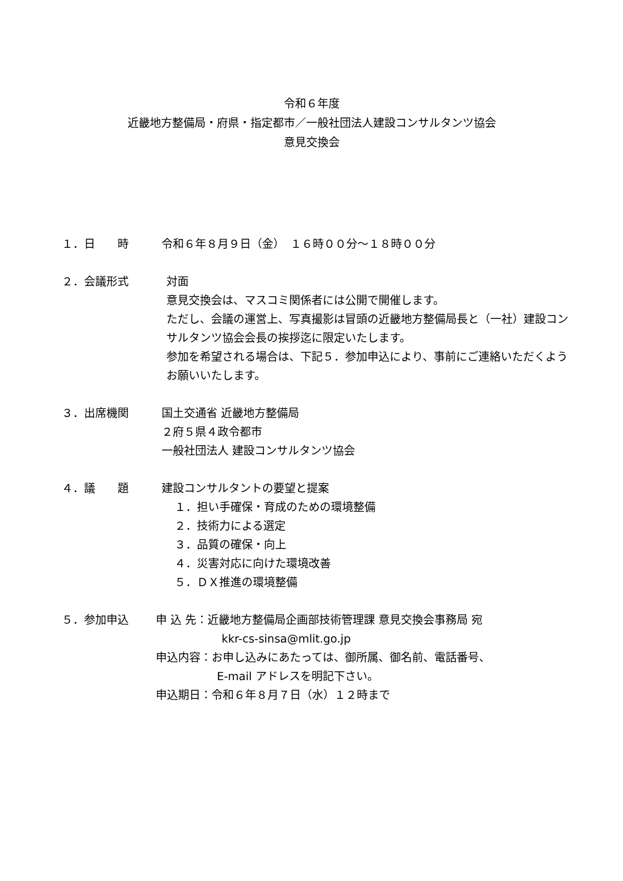令和６年度
近畿地方整備局・府県・指定都市／一般社団法人建設コンサルタンツ協会
意見交換会
１．日　　時 令和６年８月９日（金）　１６時００分～１８時００分
２．会議形式 対面
意見交換会は、マスコミ関係者には公開で開催します。
ただし、会議の運営上、写真撮影は冒頭の近畿地方整備局長と（一社）建設コンサルタンツ協会会長の挨拶迄に限定いたします。
参加を希望される場合は、下記５．参加申込により、事前にご連絡いただくようお願いいたします。
３．出席機関 国土交通省 近畿地方整備局
２府５県４政令都市
一般社団法人 建設コンサルタンツ協会
４．議　　題 建設コンサルタントの要望と提案
１．担い手確保・育成のための環境整備
２．技術力による選定
３．品質の確保・向上
４．災害対応に向けた環境改善
５．ＤＸ推進の環境整備
５．参加申込 申 込 先：近畿地方整備局企画部技術管理課 意見交換会事務局 宛
kkr-cs-sinsa@mlit.go.jp
申込内容：お申し込みにあたっては、御所属、御名前、電話番号、
E-mail アドレスを明記下さい。
申込期日：令和６年８月７日（水）１２時まで